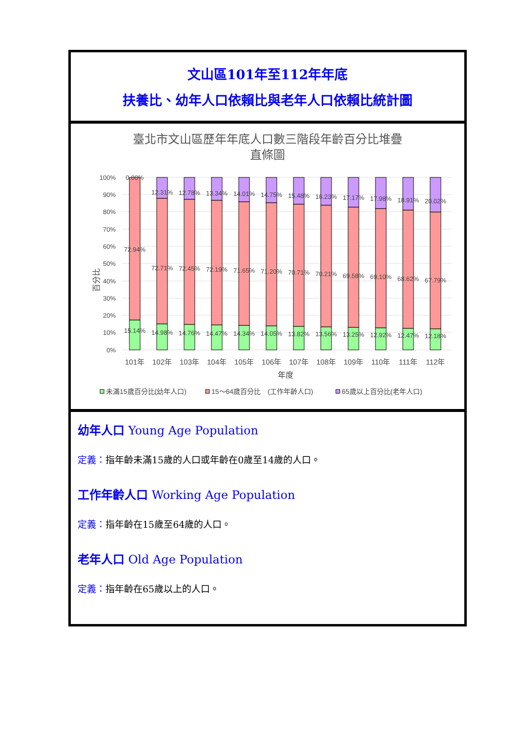文山區101年至112年年底
扶養比、幼年人口依賴比與老年人口依賴比統計圖
臺北市文山區歷年年底人口數三階段年齡百分比堆疊
直條圖
百分比
100%
90%
80%
70%
60%
50%
40%
30%
20%
10%
0%
0.00%
72.94%
15.14%
12.31%
72.71%
14.98%
12.78%
72.45%
14.76%
13.34%
72.19%
14.47%
14.01%
71.65%
14.34%
14.75%
71.20%
14.05%
15.48%
70.71%
13.82%
16.23%
70.21%
13.56%
17.17%
69.58%
13.25%
17.98%
69.10%
12.92%
18.91%
68.62%
12.47%
20.02%
67.79%
12.18%
101年
102年
103年
104年
105年
106年
107年
108年
109年
110年
111年
112年
年度
未滿15歲百分比(幼年人口)
15～64歲百分比　(工作年齡人口)
65歲以上百分比(老年人口)
幼年人口 Young Age Population
定義：指年齡未滿15歲的人口或年齡在0歲至14歲的人口。
工作年齡人口 Working Age Population
定義：指年齡在15歲至64歲的人口。
老年人口 Old Age Population
定義：指年齡在65歲以上的人口。